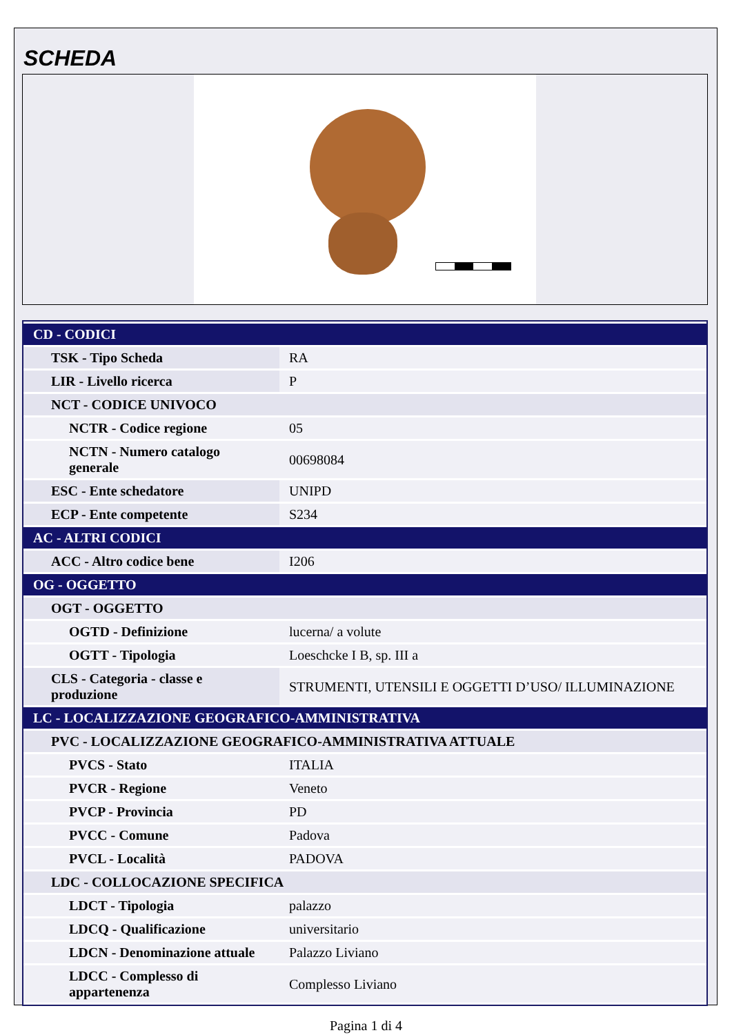SCHEDA
| CD - CODICI | |
| TSK - Tipo Scheda | RA |
| LIR - Livello ricerca | P |
| NCT - CODICE UNIVOCO | |
| NCTR - Codice regione | 05 |
| NCTN - Numero catalogo generale | 00698084 |
| ESC - Ente schedatore | UNIPD |
| ECP - Ente competente | S234 |
| AC - ALTRI CODICI | |
| ACC - Altro codice bene | I206 |
| OG - OGGETTO | |
| OGT - OGGETTO | |
| OGTD - Definizione | lucerna/ a volute |
| OGTT - Tipologia | Loeschcke I B, sp. III a |
| CLS - Categoria - classe e produzione | STRUMENTI, UTENSILI E OGGETTI D’USO/ ILLUMINAZIONE |
| LC - LOCALIZZAZIONE GEOGRAFICO-AMMINISTRATIVA | |
| PVC - LOCALIZZAZIONE GEOGRAFICO-AMMINISTRATIVA ATTUALE | |
| PVCS - Stato | ITALIA |
| PVCR - Regione | Veneto |
| PVCP - Provincia | PD |
| PVCC - Comune | Padova |
| PVCL - Località | PADOVA |
| LDC - COLLOCAZIONE SPECIFICA | |
| LDCT - Tipologia | palazzo |
| LDCQ - Qualificazione | universitario |
| LDCN - Denominazione attuale | Palazzo Liviano |
| LDCC - Complesso di appartenenza | Complesso Liviano |
Pagina 1 di 4